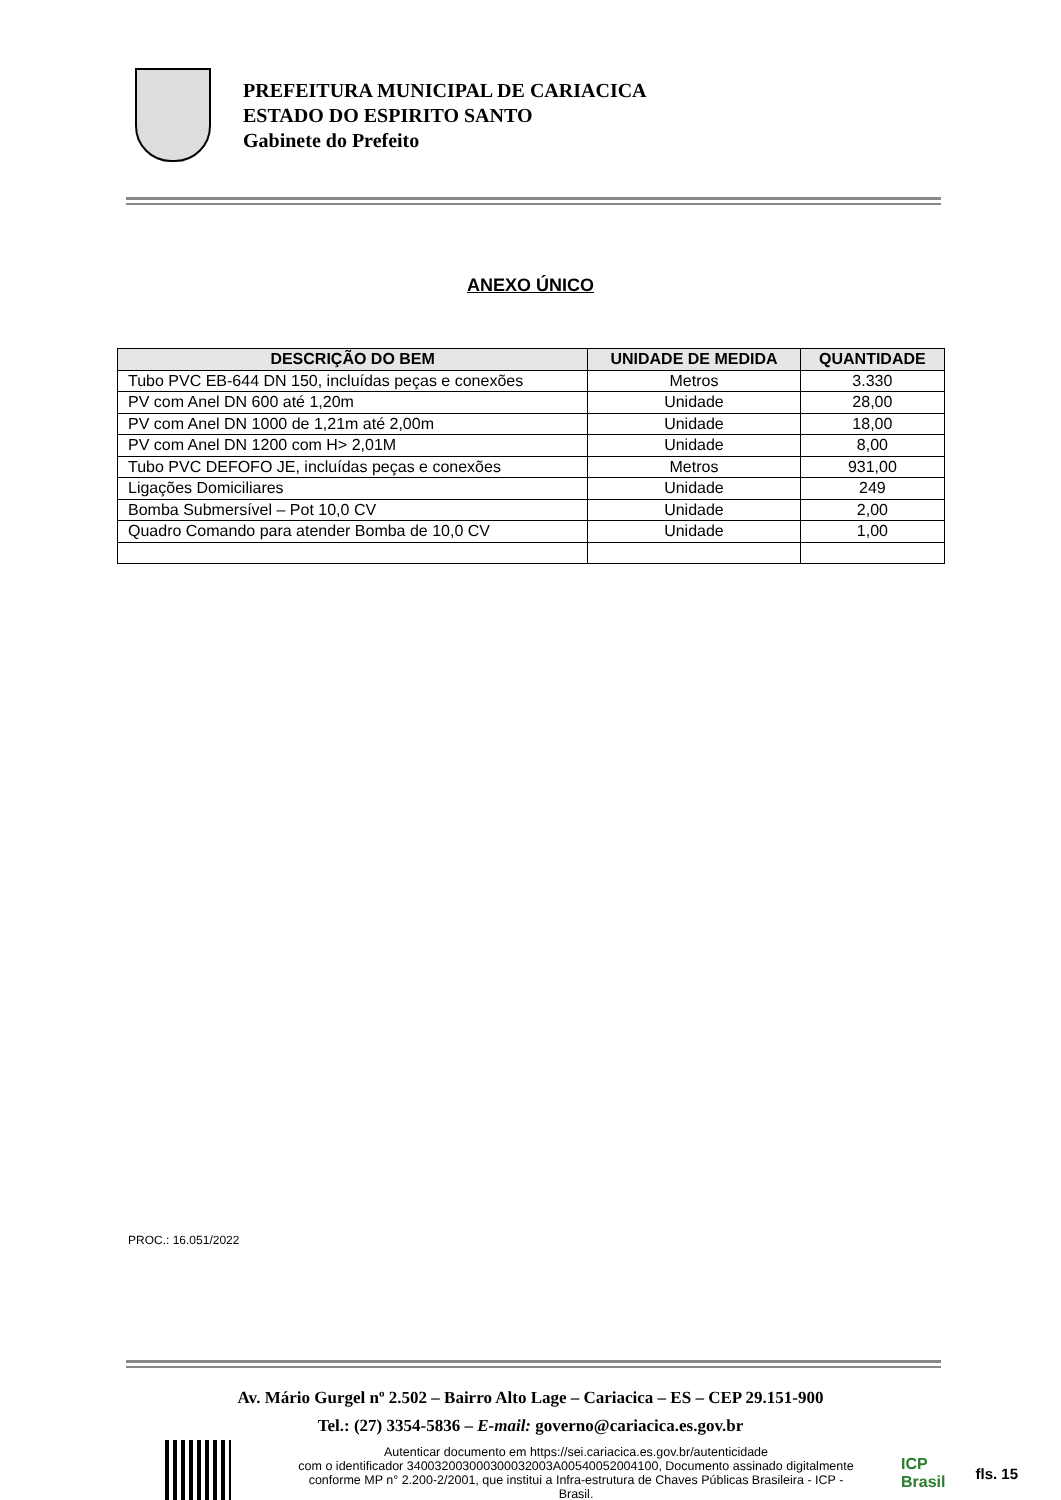PREFEITURA MUNICIPAL DE CARIACICA
ESTADO DO ESPIRITO SANTO
Gabinete do Prefeito
ANEXO ÚNICO
| DESCRIÇÃO DO BEM | UNIDADE DE MEDIDA | QUANTIDADE |
| --- | --- | --- |
| Tubo PVC EB-644 DN 150, incluídas peças e conexões | Metros | 3.330 |
| PV com Anel DN 600 até 1,20m | Unidade | 28,00 |
| PV com Anel DN 1000 de 1,21m até 2,00m | Unidade | 18,00 |
| PV com Anel DN 1200 com H> 2,01M | Unidade | 8,00 |
| Tubo PVC DEFOFO JE, incluídas peças e conexões | Metros | 931,00 |
| Ligações Domiciliares | Unidade | 249 |
| Bomba Submersível – Pot 10,0 CV | Unidade | 2,00 |
| Quadro Comando para atender Bomba de 10,0 CV | Unidade | 1,00 |
PROC.: 16.051/2022
Av. Mário Gurgel nº 2.502 – Bairro Alto Lage – Cariacica – ES – CEP 29.151-900
Tel.: (27) 3354-5836 – E-mail: governo@cariacica.es.gov.br
Autenticar documento em https://sei.cariacica.es.gov.br/autenticidade
com o identificador 340032003000300032003A00540052004100, Documento assinado digitalmente conforme MP n° 2.200-2/2001, que institui a Infra-estrutura de Chaves Públicas Brasileira - ICP - Brasil.
ICP
Brasil
fls. 15